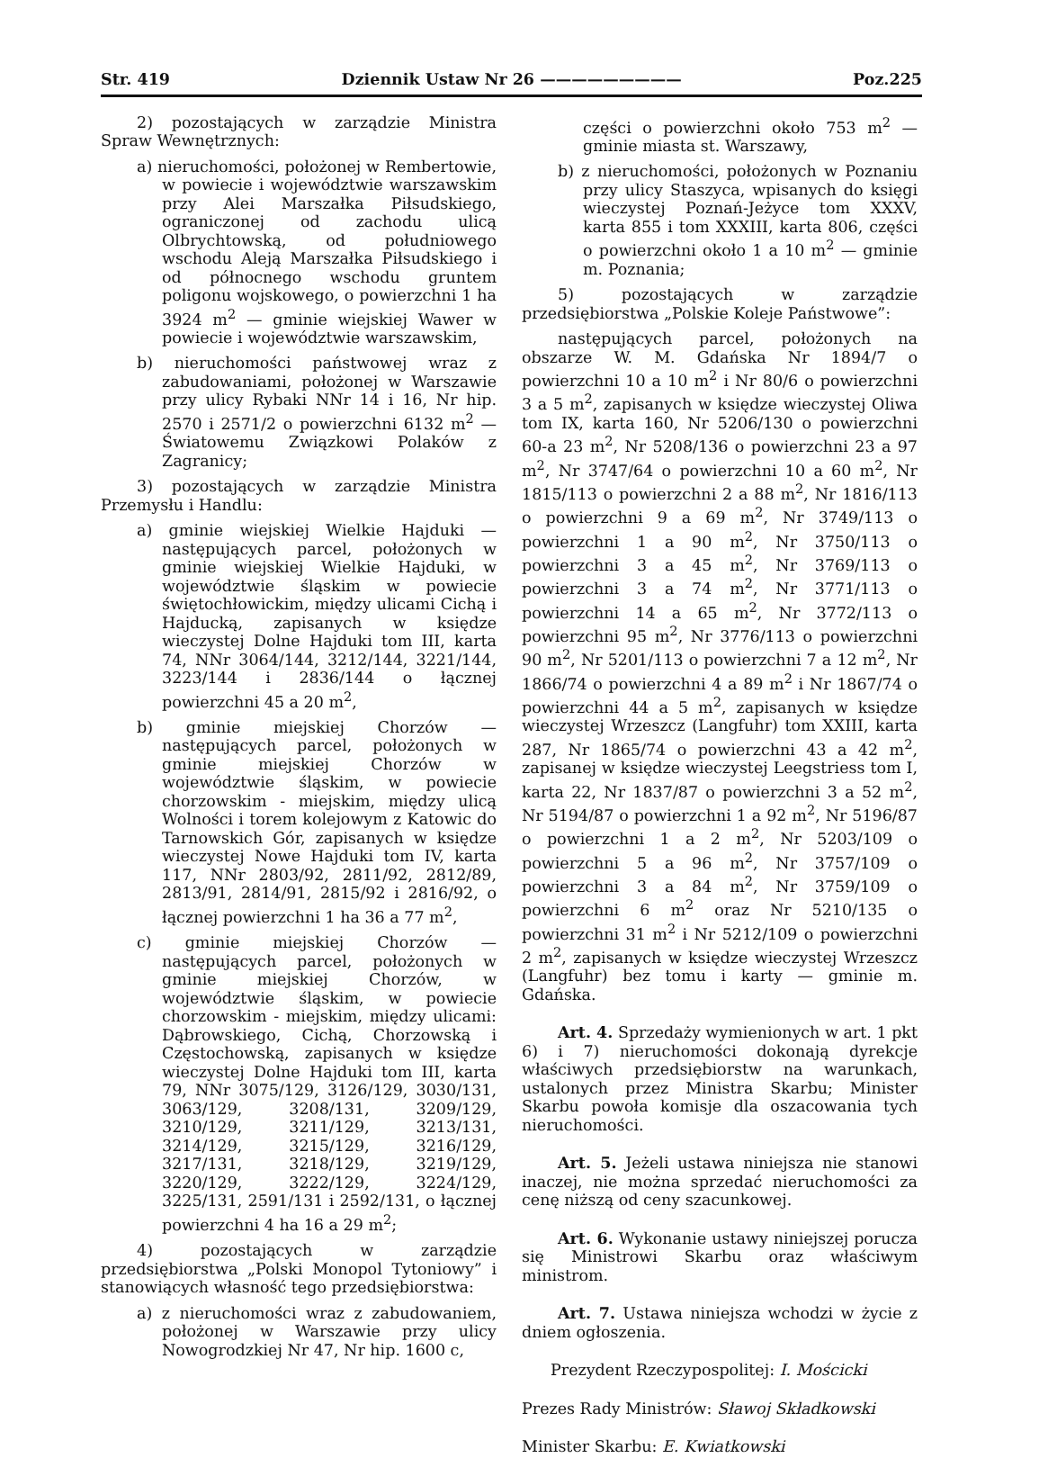Str. 419 Dziennik Ustaw Nr 26 ————————— Poz.225
2) pozostających w zarządzie Ministra Spraw Wewnętrznych:
a) nieruchomości, położonej w Rembertowie, w powiecie i województwie warszawskim przy Alei Marszałka Piłsudskiego, ograniczonej od zachodu ulicą Olbrychtowską, od południowego wschodu Aleją Marszałka Piłsudskiego i od północnego wschodu gruntem poligonu wojskowego, o powierzchni 1 ha 3924 m<sup>2</sup> — gminie wiejskiej Wawer w powiecie i województwie warszawskim,
b) nieruchomości państwowej wraz z zabudowaniami, położonej w Warszawie przy ulicy Rybaki NNr 14 i 16, Nr hip. 2570 i 2571/2 o powierzchni 6132 m<sup>2</sup> — Światowemu Związkowi Polaków z Zagranicy;
3) pozostających w zarządzie Ministra Przemysłu i Handlu:
a) gminie wiejskiej Wielkie Hajduki — następujących parcel, położonych w gminie wiejskiej Wielkie Hajduki, w województwie śląskim w powiecie świętochłowickim, między ulicami Cichą i Hajducką, zapisanych w księdze wieczystej Dolne Hajduki tom III, karta 74, NNr 3064/144, 3212/144, 3221/144, 3223/144 i 2836/144 o łącznej powierzchni 45 a 20 m<sup>2</sup>,
b) gminie miejskiej Chorzów — następujących parcel, położonych w gminie miejskiej Chorzów w województwie śląskim, w powiecie chorzowskim - miejskim, między ulicą Wolności i torem kolejowym z Katowic do Tarnowskich Gór, zapisanych w księdze wieczystej Nowe Hajduki tom IV, karta 117, NNr 2803/92, 2811/92, 2812/89, 2813/91, 2814/91, 2815/92 i 2816/92, o łącznej powierzchni 1 ha 36 a 77 m<sup>2</sup>,
c) gminie miejskiej Chorzów — następujących parcel, położonych w gminie miejskiej Chorzów, w województwie śląskim, w powiecie chorzowskim - miejskim, między ulicami: Dąbrowskiego, Cichą, Chorzowską i Częstochowską, zapisanych w księdze wieczystej Dolne Hajduki tom III, karta 79, NNr 3075/129, 3126/129, 3030/131, 3063/129, 3208/131, 3209/129, 3210/129, 3211/129, 3213/131, 3214/129, 3215/129, 3216/129, 3217/131, 3218/129, 3219/129, 3220/129, 3222/129, 3224/129, 3225/131, 2591/131 i 2592/131, o łącznej powierzchni 4 ha 16 a 29 m<sup>2</sup>;
4) pozostających w zarządzie przedsiębiorstwa „Polski Monopol Tytoniowy” i stanowiących własność tego przedsiębiorstwa:
a) z nieruchomości wraz z zabudowaniem, położonej w Warszawie przy ulicy Nowogrodzkiej Nr 47, Nr hip. 1600 c,
części o powierzchni około 753 m<sup>2</sup> — gminie miasta st. Warszawy,
b) z nieruchomości, położonych w Poznaniu przy ulicy Staszyca, wpisanych do księgi wieczystej Poznań-Jeżyce tom XXXV, karta 855 i tom XXXIII, karta 806, części o powierzchni około 1 a 10 m<sup>2</sup> — gminie m. Poznania;
5) pozostających w zarządzie przedsiębiorstwa „Polskie Koleje Państwowe”:
następujących parcel, położonych na obszarze W. M. Gdańska Nr 1894/7 o powierzchni 10 a 10 m<sup>2</sup> i Nr 80/6 o powierzchni 3 a 5 m<sup>2</sup>, zapisanych w księdze wieczystej Oliwa tom IX, karta 160, Nr 5206/130 o powierzchni 60-a 23 m<sup>2</sup>, Nr 5208/136 o powierzchni 23 a 97 m<sup>2</sup>, Nr 3747/64 o powierzchni 10 a 60 m<sup>2</sup>, Nr 1815/113 o powierzchni 2 a 88 m<sup>2</sup>, Nr 1816/113 o powierzchni 9 a 69 m<sup>2</sup>, Nr 3749/113 o powierzchni 1 a 90 m<sup>2</sup>, Nr 3750/113 o powierzchni 3 a 45 m<sup>2</sup>, Nr 3769/113 o powierzchni 3 a 74 m<sup>2</sup>, Nr 3771/113 o powierzchni 14 a 65 m<sup>2</sup>, Nr 3772/113 o powierzchni 95 m<sup>2</sup>, Nr 3776/113 o powierzchni 90 m<sup>2</sup>, Nr 5201/113 o powierzchni 7 a 12 m<sup>2</sup>, Nr 1866/74 o powierzchni 4 a 89 m<sup>2</sup> i Nr 1867/74 o powierzchni 44 a 5 m<sup>2</sup>, zapisanych w księdze wieczystej Wrzeszcz (Langfuhr) tom XXIII, karta 287, Nr 1865/74 o powierzchni 43 a 42 m<sup>2</sup>, zapisanej w księdze wieczystej Leegstriess tom I, karta 22, Nr 1837/87 o powierzchni 3 a 52 m<sup>2</sup>, Nr 5194/87 o powierzchni 1 a 92 m<sup>2</sup>, Nr 5196/87 o powierzchni 1 a 2 m<sup>2</sup>, Nr 5203/109 o powierzchni 5 a 96 m<sup>2</sup>, Nr 3757/109 o powierzchni 3 a 84 m<sup>2</sup>, Nr 3759/109 o powierzchni 6 m<sup>2</sup> oraz Nr 5210/135 o powierzchni 31 m<sup>2</sup> i Nr 5212/109 o powierzchni 2 m<sup>2</sup>, zapisanych w księdze wieczystej Wrzeszcz (Langfuhr) bez tomu i karty — gminie m. Gdańska.
Art. 4. Sprzedaży wymienionych w art. 1 pkt 6) i 7) nieruchomości dokonają dyrekcje właściwych przedsiębiorstw na warunkach, ustalonych przez Ministra Skarbu; Minister Skarbu powoła komisje dla oszacowania tych nieruchomości.
Art. 5. Jeżeli ustawa niniejsza nie stanowi inaczej, nie można sprzedać nieruchomości za cenę niższą od ceny szacunkowej.
Art. 6. Wykonanie ustawy niniejszej porucza się Ministrowi Skarbu oraz właściwym ministrom.
Art. 7. Ustawa niniejsza wchodzi w życie z dniem ogłoszenia.
Prezydent Rzeczypospolitej: I. Mościcki
Prezes Rady Ministrów: Sławoj Składkowski
Minister Skarbu: E. Kwiatkowski